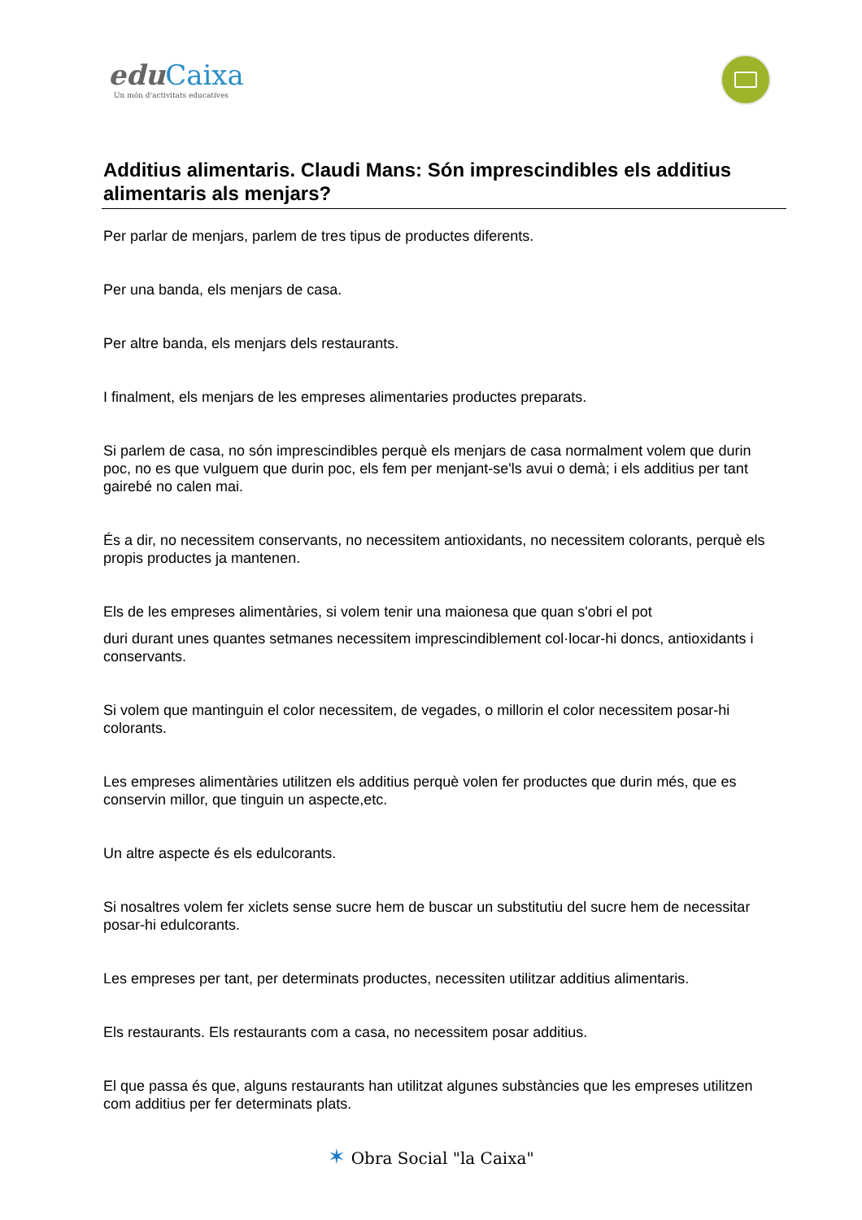edu Caixa
Un món d'activitats educatives
Additius alimentaris. Claudi Mans: Són imprescindibles els additius alimentaris als menjars?
Per parlar de menjars, parlem de tres tipus de productes diferents.
Per una banda, els menjars de casa.
Per altre banda, els menjars dels restaurants.
I finalment, els menjars de les empreses alimentaries productes preparats.
Si parlem de casa, no són imprescindibles perquè els menjars de casa normalment volem que durin poc, no es que vulguem que durin poc, els fem per menjant-se'ls avui o demà; i els additius per tant gairebé no calen mai.
És a dir, no necessitem conservants, no necessitem antioxidants, no necessitem colorants, perquè els propis productes ja mantenen.
Els de les empreses alimentàries, si volem tenir una maionesa que quan s'obri el pot
duri durant unes quantes setmanes necessitem imprescindiblement col·locar-hi doncs, antioxidants i conservants.
Si volem que mantinguin el color necessitem, de vegades, o millorin el color necessitem posar-hi colorants.
Les empreses alimentàries utilitzen els additius perquè volen fer productes que durin més, que es conservin millor, que tinguin un aspecte,etc.
Un altre aspecte és els edulcorants.
Si nosaltres volem fer xiclets sense sucre hem de buscar un substitutiu del sucre hem de necessitar posar-hi edulcorants.
Les empreses per tant, per determinats productes, necessiten utilitzar additius alimentaris.
Els restaurants. Els restaurants com a casa, no necessitem posar additius.
El que passa és que, alguns restaurants han utilitzat algunes substàncies que les empreses utilitzen com additius per fer determinats plats.
✶ Obra Social "la Caixa"